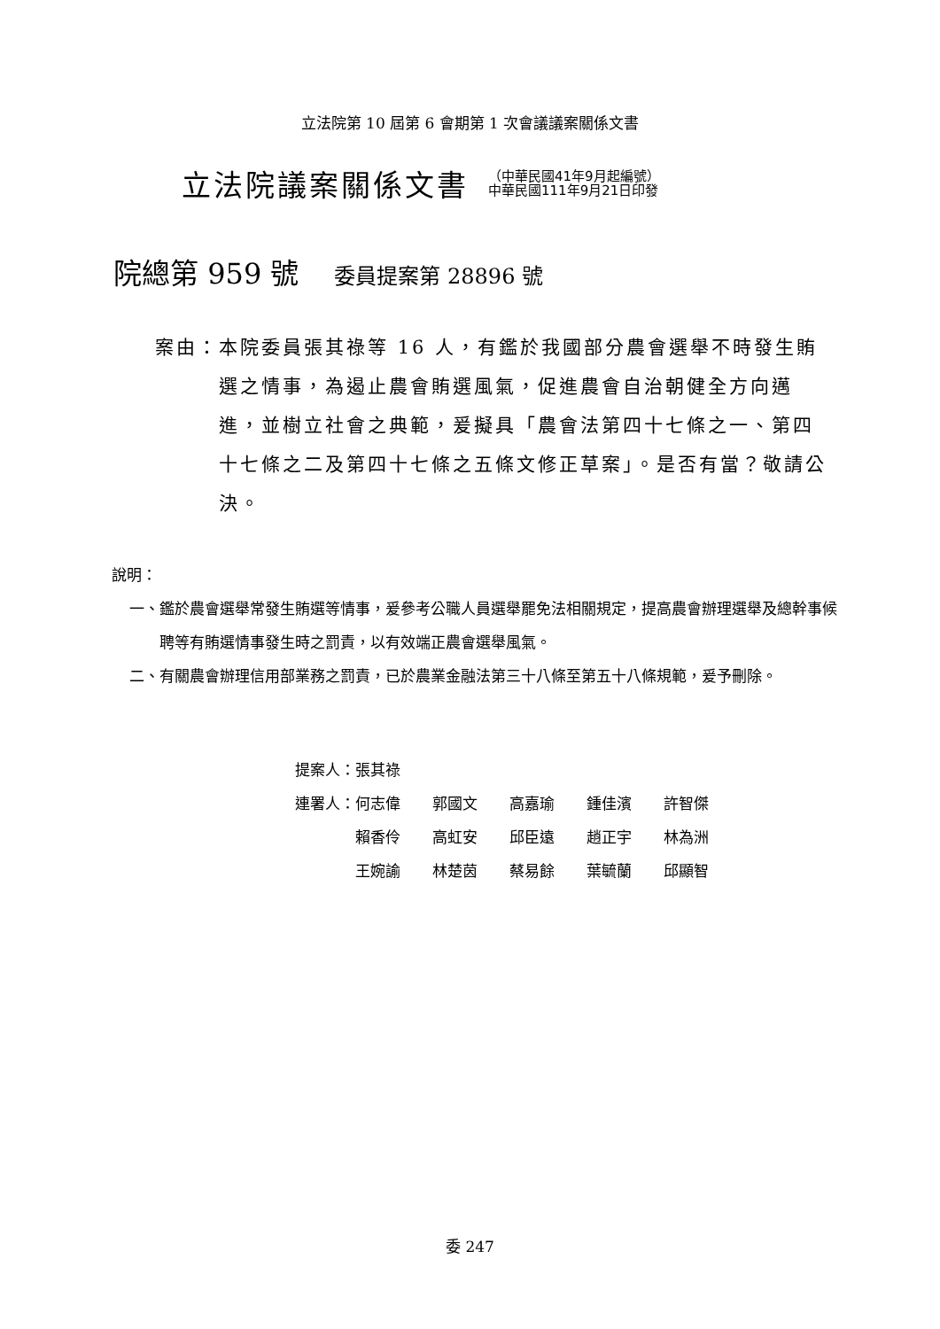立法院第 10 屆第 6 會期第 1 次會議議案關係文書
立法院議案關係文書
（中華民國41年9月起編號）
中華民國111年9月21日印發
院總第 959 號 委員提案第 28896 號
案由： 本院委員張其祿等 16 人，有鑑於我國部分農會選舉不時發生賄選之情事，為遏止農會賄選風氣，促進農會自治朝健全方向邁進，並樹立社會之典範，爰擬具「農會法第四十七條之一、第四十七條之二及第四十七條之五條文修正草案」。是否有當？敬請公決。
說明：
一、 鑑於農會選舉常發生賄選等情事，爰參考公職人員選舉罷免法相關規定，提高農會辦理選舉及總幹事候聘等有賄選情事發生時之罰責，以有效端正農會選舉風氣。
二、 有關農會辦理信用部業務之罰責，已於農業金融法第三十八條至第五十八條規範，爰予刪除。
| 提案人： | 張其祿 | | | | |
| 連署人： | 何志偉 | 郭國文 | 高嘉瑜 | 鍾佳濱 | 許智傑 |
| | 賴香伶 | 高虹安 | 邱臣遠 | 趙正宇 | 林為洲 |
| | 王婉諭 | 林楚茵 | 蔡易餘 | 葉毓蘭 | 邱顯智 |
委 247